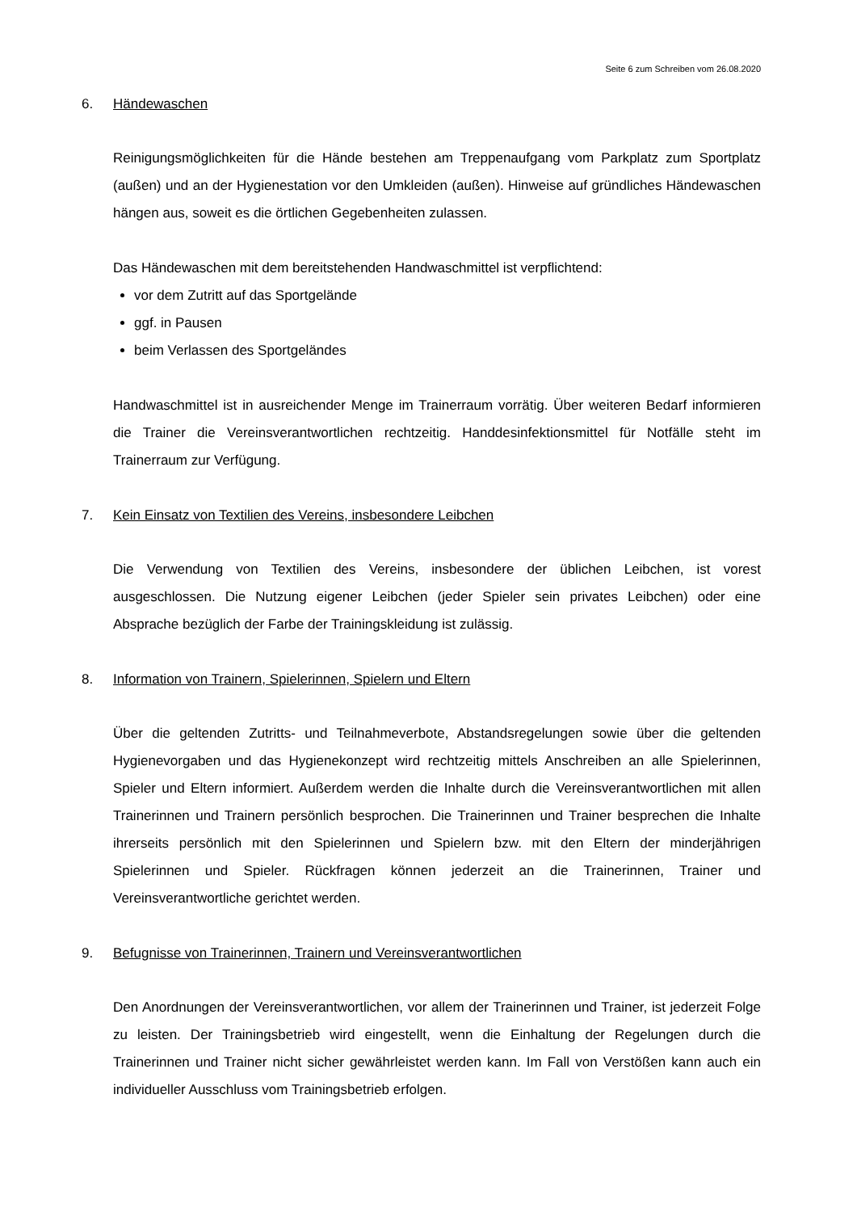Seite 6 zum Schreiben vom 26.08.2020
6. Händewaschen
Reinigungsmöglichkeiten für die Hände bestehen am Treppenaufgang vom Parkplatz zum Sportplatz (außen) und an der Hygienestation vor den Umkleiden (außen). Hinweise auf gründliches Händewaschen hängen aus, soweit es die örtlichen Gegebenheiten zulassen.
Das Händewaschen mit dem bereitstehenden Handwaschmittel ist verpflichtend:
vor dem Zutritt auf das Sportgelände
ggf. in Pausen
beim Verlassen des Sportgeländes
Handwaschmittel ist in ausreichender Menge im Trainerraum vorrätig. Über weiteren Bedarf informieren die Trainer die Vereinsverantwortlichen rechtzeitig. Handdesinfektionsmittel für Notfälle steht im Trainerraum zur Verfügung.
7. Kein Einsatz von Textilien des Vereins, insbesondere Leibchen
Die Verwendung von Textilien des Vereins, insbesondere der üblichen Leibchen, ist vorest ausgeschlossen. Die Nutzung eigener Leibchen (jeder Spieler sein privates Leibchen) oder eine Absprache bezüglich der Farbe der Trainingskleidung ist zulässig.
8. Information von Trainern, Spielerinnen, Spielern und Eltern
Über die geltenden Zutritts- und Teilnahmeverbote, Abstandsregelungen sowie über die geltenden Hygienevorgaben und das Hygienekonzept wird rechtzeitig mittels Anschreiben an alle Spielerinnen, Spieler und Eltern informiert. Außerdem werden die Inhalte durch die Vereinsverantwortlichen mit allen Trainerinnen und Trainern persönlich besprochen. Die Trainerinnen und Trainer besprechen die Inhalte ihrerseits persönlich mit den Spielerinnen und Spielern bzw. mit den Eltern der minderjährigen Spielerinnen und Spieler. Rückfragen können jederzeit an die Trainerinnen, Trainer und Vereinsverantwortliche gerichtet werden.
9. Befugnisse von Trainerinnen, Trainern und Vereinsverantwortlichen
Den Anordnungen der Vereinsverantwortlichen, vor allem der Trainerinnen und Trainer, ist jederzeit Folge zu leisten. Der Trainingsbetrieb wird eingestellt, wenn die Einhaltung der Regelungen durch die Trainerinnen und Trainer nicht sicher gewährleistet werden kann. Im Fall von Verstößen kann auch ein individueller Ausschluss vom Trainingsbetrieb erfolgen.